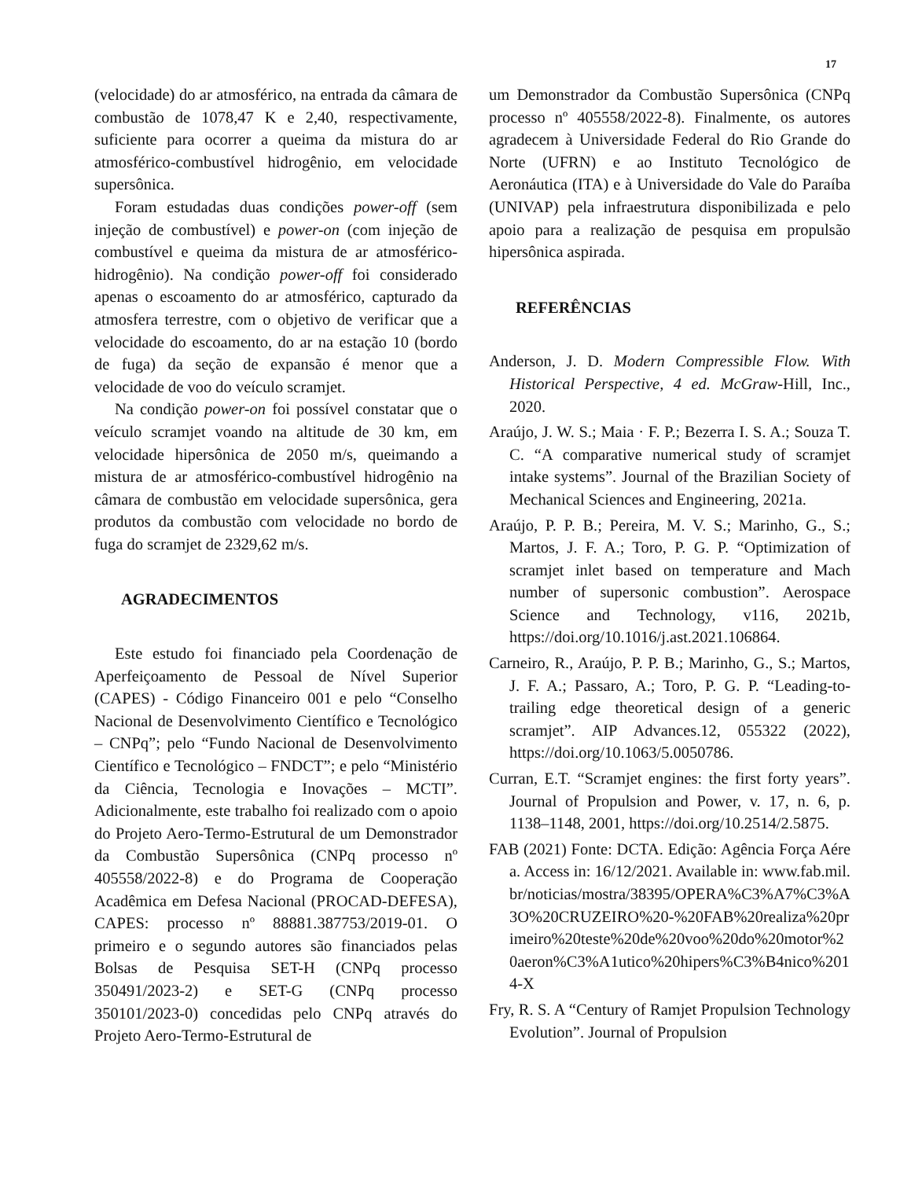17
(velocidade) do ar atmosférico, na entrada da câmara de combustão de 1078,47 K e 2,40, respectivamente, suficiente para ocorrer a queima da mistura do ar atmosférico-combustível hidrogênio, em velocidade supersônica.
Foram estudadas duas condições power-off (sem injeção de combustível) e power-on (com injeção de combustível e queima da mistura de ar atmosférico- hidrogênio). Na condição power-off foi considerado apenas o escoamento do ar atmosférico, capturado da atmosfera terrestre, com o objetivo de verificar que a velocidade do escoamento, do ar na estação 10 (bordo de fuga) da seção de expansão é menor que a velocidade de voo do veículo scramjet.
Na condição power-on foi possível constatar que o veículo scramjet voando na altitude de 30 km, em velocidade hipersônica de 2050 m/s, queimando a mistura de ar atmosférico-combustível hidrogênio na câmara de combustão em velocidade supersônica, gera produtos da combustão com velocidade no bordo de fuga do scramjet de 2329,62 m/s.
AGRADECIMENTOS
Este estudo foi financiado pela Coordenação de Aperfeiçoamento de Pessoal de Nível Superior (CAPES) - Código Financeiro 001 e pelo “Conselho Nacional de Desenvolvimento Científico e Tecnológico – CNPq”; pelo “Fundo Nacional de Desenvolvimento Científico e Tecnológico – FNDCT”; e pelo “Ministério da Ciência, Tecnologia e Inovações – MCTI”. Adicionalmente, este trabalho foi realizado com o apoio do Projeto Aero-Termo-Estrutural de um Demonstrador da Combustão Supersônica (CNPq processo nº 405558/2022-8) e do Programa de Cooperação Acadêmica em Defesa Nacional (PROCAD-DEFESA), CAPES: processo nº 88881.387753/2019-01. O primeiro e o segundo autores são financiados pelas Bolsas de Pesquisa SET-H (CNPq processo 350491/2023-2) e SET-G (CNPq processo 350101/2023-0) concedidas pelo CNPq através do Projeto Aero-Termo-Estrutural de
um Demonstrador da Combustão Supersônica (CNPq processo nº 405558/2022-8). Finalmente, os autores agradecem à Universidade Federal do Rio Grande do Norte (UFRN) e ao Instituto Tecnológico de Aeronáutica (ITA) e à Universidade do Vale do Paraíba (UNIVAP) pela infraestrutura disponibilizada e pelo apoio para a realização de pesquisa em propulsão hipersônica aspirada.
REFERÊNCIAS
Anderson, J. D. Modern Compressible Flow. With Historical Perspective, 4 ed. McGraw-Hill, Inc., 2020.
Araújo, J. W. S.; Maia · F. P.; Bezerra I. S. A.; Souza T. C. “A comparative numerical study of scramjet intake systems”. Journal of the Brazilian Society of Mechanical Sciences and Engineering, 2021a.
Araújo, P. P. B.; Pereira, M. V. S.; Marinho, G., S.; Martos, J. F. A.; Toro, P. G. P. “Optimization of scramjet inlet based on temperature and Mach number of supersonic combustion”. Aerospace Science and Technology, v116, 2021b, https://doi.org/10.1016/j.ast.2021.106864.
Carneiro, R., Araújo, P. P. B.; Marinho, G., S.; Martos, J. F. A.; Passaro, A.; Toro, P. G. P. “Leading-to-trailing edge theoretical design of a generic scramjet”. AIP Advances.12, 055322 (2022), https://doi.org/10.1063/5.0050786.
Curran, E.T. “Scramjet engines: the first forty years”. Journal of Propulsion and Power, v. 17, n. 6, p. 1138–1148, 2001, https://doi.org/10.2514/2.5875.
FAB (2021) Fonte: DCTA. Edição: Agência Força Aérea. Access in: 16/12/2021. Available in: www.fab.mil.br/noticias/mostra/38395/OPERA%C3%A7%C3%A3O%20CRUZEIRO%20-%20FAB%20realiza%20primeiro%20teste%20de%20voo%20do%20motor%20aeron%C3%A1utico%20hipers%C3%B4nico%2014-X
Fry, R. S. A “Century of Ramjet Propulsion Technology Evolution”. Journal of Propulsion